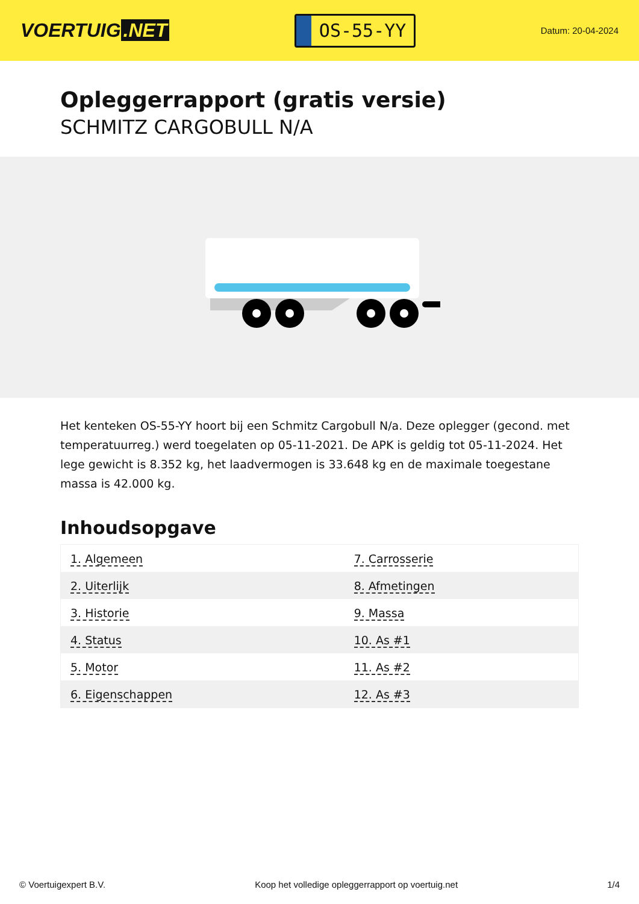VOERTUIG.NET
OS-55-YY
Datum: 20-04-2024
Opleggerrapport (gratis versie)
SCHMITZ CARGOBULL N/A
Het kenteken OS-55-YY hoort bij een Schmitz Cargobull N/a. Deze oplegger (gecond. met temperatuurreg.) werd toegelaten op 05-11-2021. De APK is geldig tot 05-11-2024. Het lege gewicht is 8.352 kg, het laadvermogen is 33.648 kg en de maximale toegestane massa is 42.000 kg.
Inhoudsopgave
| 1. Algemeen | 7. Carrosserie |
| 2. Uiterlijk | 8. Afmetingen |
| 3. Historie | 9. Massa |
| 4. Status | 10. As #1 |
| 5. Motor | 11. As #2 |
| 6. Eigenschappen | 12. As #3 |
© Voertuigexpert B.V. Koop het volledige opleggerrapport op voertuig.net 1/4